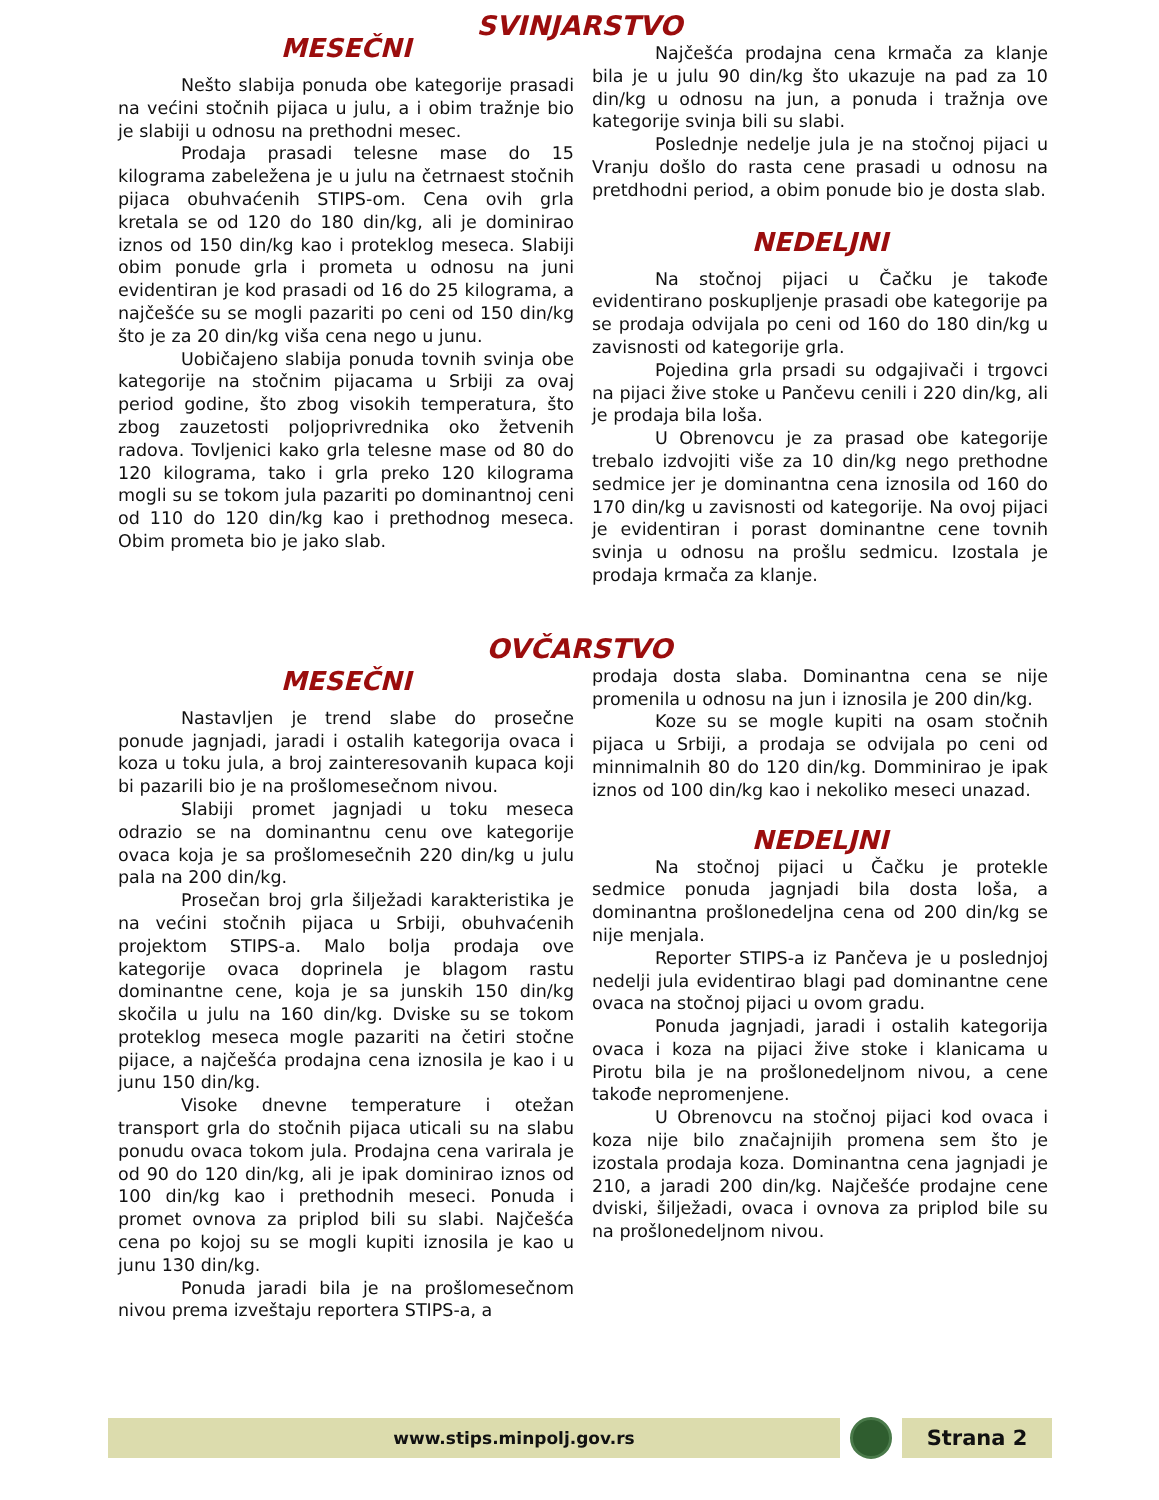SVINJARSTVO
MESEČNI
Nešto slabija ponuda obe kategorije prasadi na većini stočnih pijaca u julu, a i obim tražnje bio je slabiji u odnosu na prethodni mesec.
Prodaja prasadi telesne mase do 15 kilograma zabeležena je u julu na četrnaest stočnih pijaca obuhvaćenih STIPS-om. Cena ovih grla kretala se od 120 do 180 din/kg, ali je dominirao iznos od 150 din/kg kao i proteklog meseca. Slabiji obim ponude grla i prometa u odnosu na juni evidentiran je kod prasadi od 16 do 25 kilograma, a najčešće su se mogli pazariti po ceni od 150 din/kg što je za 20 din/kg viša cena nego u junu.
Uobičajeno slabija ponuda tovnih svinja obe kategorije na stočnim pijacama u Srbiji za ovaj period godine, što zbog visokih temperatura, što zbog zauzetosti poljoprivrednika oko žetvenih radova. Tovljenici kako grla telesne mase od 80 do 120 kilograma, tako i grla preko 120 kilograma mogli su se tokom jula pazariti po dominantnoj ceni od 110 do 120 din/kg kao i prethodnog meseca. Obim prometa bio je jako slab.
Najčešća prodajna cena krmača za klanje bila je u julu 90 din/kg što ukazuje na pad za 10 din/kg u odnosu na jun, a ponuda i tražnja ove kategorije svinja bili su slabi.
Poslednje nedelje jula je na stočnoj pijaci u Vranju došlo do rasta cene prasadi u odnosu na pretdhodni period, a obim ponude bio je dosta slab.
NEDELJNI
Na stočnoj pijaci u Čačku je takođe evidentirano poskupljenje prasadi obe kategorije pa se prodaja odvijala po ceni od 160 do 180 din/kg u zavisnosti od kategorije grla.
Pojedina grla prsadi su odgajivači i trgovci na pijaci žive stoke u Pančevu cenili i 220 din/kg, ali je prodaja bila loša.
U Obrenovcu je za prasad obe kategorije trebalo izdvojiti više za 10 din/kg nego prethodne sedmice jer je dominantna cena iznosila od 160 do 170 din/kg u zavisnosti od kategorije. Na ovoj pijaci je evidentiran i porast dominantne cene tovnih svinja u odnosu na prošlu sedmicu. Izostala je prodaja krmača za klanje.
OVČARSTVO
MESEČNI
Nastavljen je trend slabe do prosečne ponude jagnjadi, jaradi i ostalih kategorija ovaca i koza u toku jula, a broj zainteresovanih kupaca koji bi pazarili bio je na prošlomesečnom nivou.
Slabiji promet jagnjadi u toku meseca odrazio se na dominantnu cenu ove kategorije ovaca koja je sa prošlomesečnih 220 din/kg u julu pala na 200 din/kg.
Prosečan broj grla šilježadi karakteristika je na većini stočnih pijaca u Srbiji, obuhvaćenih projektom STIPS-a. Malo bolja prodaja ove kategorije ovaca doprinela je blagom rastu dominantne cene, koja je sa junskih 150 din/kg skočila u julu na 160 din/kg. Dviske su se tokom proteklog meseca mogle pazariti na četiri stočne pijace, a najčešća prodajna cena iznosila je kao i u junu 150 din/kg.
Visoke dnevne temperature i otežan transport grla do stočnih pijaca uticali su na slabu ponudu ovaca tokom jula. Prodajna cena varirala je od 90 do 120 din/kg, ali je ipak dominirao iznos od 100 din/kg kao i prethodnih meseci. Ponuda i promet ovnova za priplod bili su slabi. Najčešća cena po kojoj su se mogli kupiti iznosila je kao u junu 130 din/kg.
Ponuda jaradi bila je na prošlomesečnom nivou prema izveštaju reportera STIPS-a, a
prodaja dosta slaba. Dominantna cena se nije promenila u odnosu na jun i iznosila je 200 din/kg.
Koze su se mogle kupiti na osam stočnih pijaca u Srbiji, a prodaja se odvijala po ceni od minnimalnih 80 do 120 din/kg. Domminirao je ipak iznos od 100 din/kg kao i nekoliko meseci unazad.
NEDELJNI
Na stočnoj pijaci u Čačku je protekle sedmice ponuda jagnjadi bila dosta loša, a dominantna prošlonedeljna cena od 200 din/kg se nije menjala.
Reporter STIPS-a iz Pančeva je u poslednjoj nedelji jula evidentirao blagi pad dominantne cene ovaca na stočnoj pijaci u ovom gradu.
Ponuda jagnjadi, jaradi i ostalih kategorija ovaca i koza na pijaci žive stoke i klanicama u Pirotu bila je na prošlonedeljnom nivou, a cene takođe nepromenjene.
U Obrenovcu na stočnoj pijaci kod ovaca i koza nije bilo značajnijih promena sem što je izostala prodaja koza. Dominantna cena jagnjadi je 210, a jaradi 200 din/kg. Najčešće prodajne cene dviski, šilježadi, ovaca i ovnova za priplod bile su na prošlonedeljnom nivou.
www.stips.minpolj.gov.rs
Strana 2